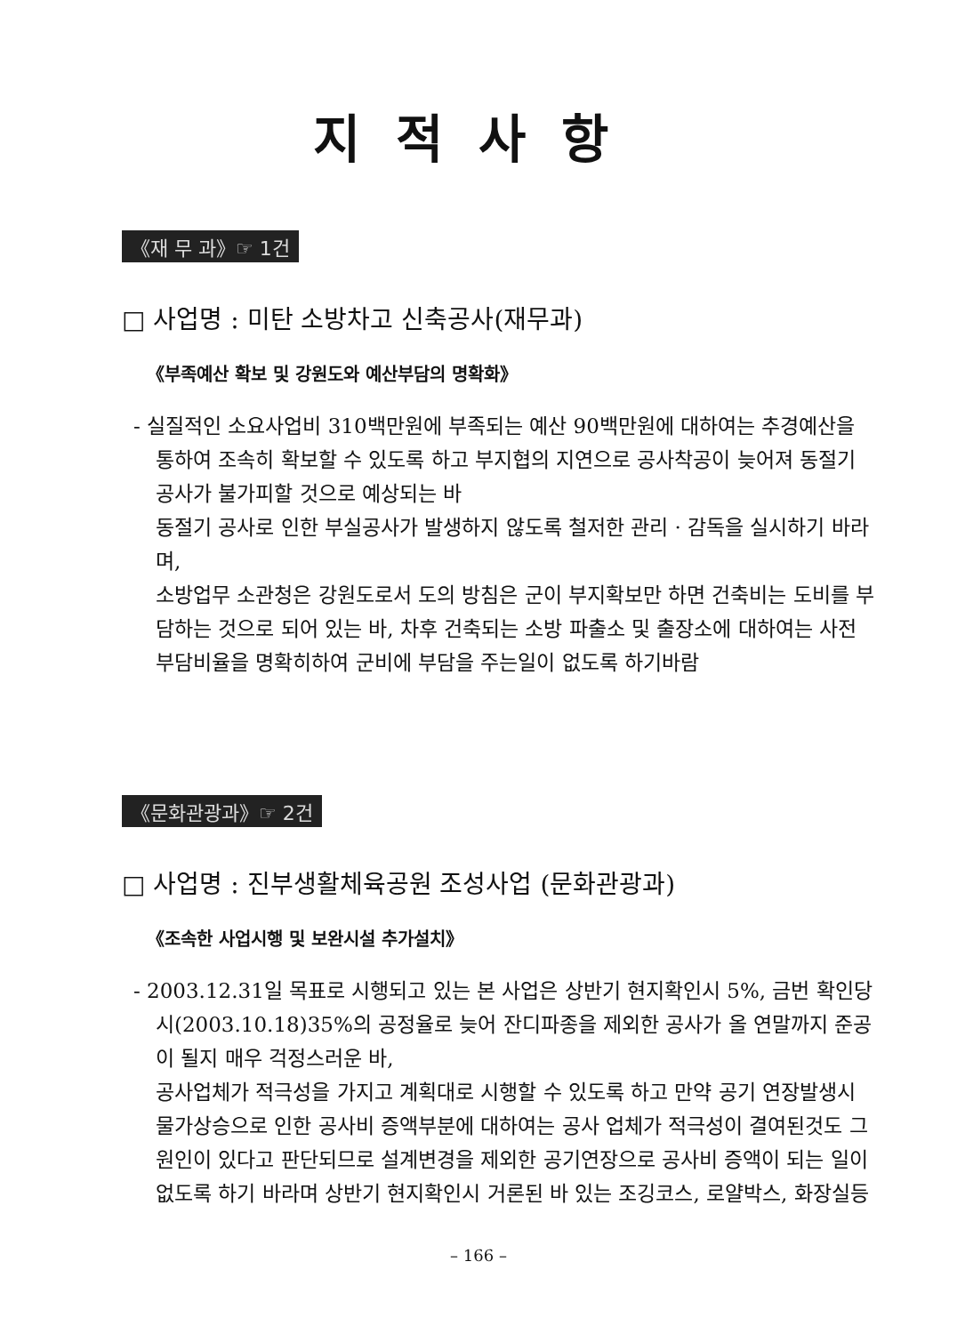지적사항
《재 무 과》☞ 1건
□ 사업명 : 미탄 소방차고 신축공사(재무과)
《부족예산 확보 및 강원도와 예산부담의 명확화》
- 실질적인 소요사업비 310백만원에 부족되는 예산 90백만원에 대하여는 추경예산을 통하여 조속히 확보할 수 있도록 하고 부지협의 지연으로 공사착공이 늦어져 동절기 공사가 불가피할 것으로 예상되는 바
동절기 공사로 인한 부실공사가 발생하지 않도록 철저한 관리 · 감독을 실시하기 바라며,
소방업무 소관청은 강원도로서 도의 방침은 군이 부지확보만 하면 건축비는 도비를 부담하는 것으로 되어 있는 바, 차후 건축되는 소방 파출소 및 출장소에 대하여는 사전 부담비율을 명확히하여 군비에 부담을 주는일이 없도록 하기바람
《문화관광과》☞ 2건
□ 사업명 : 진부생활체육공원 조성사업 (문화관광과)
《조속한 사업시행 및 보완시설 추가설치》
- 2003.12.31일 목표로 시행되고 있는 본 사업은 상반기 현지확인시 5%, 금번 확인당시(2003.10.18)35%의 공정율로 늦어 잔디파종을 제외한 공사가 올 연말까지 준공이 될지 매우 걱정스러운 바,
공사업체가 적극성을 가지고 계획대로 시행할 수 있도록 하고 만약 공기 연장발생시 물가상승으로 인한 공사비 증액부분에 대하여는 공사 업체가 적극성이 결여된것도 그 원인이 있다고 판단되므로 설계변경을 제외한 공기연장으로 공사비 증액이 되는 일이 없도록 하기 바라며 상반기 현지확인시 거론된 바 있는 조깅코스, 로얄박스, 화장실등
– 166 –